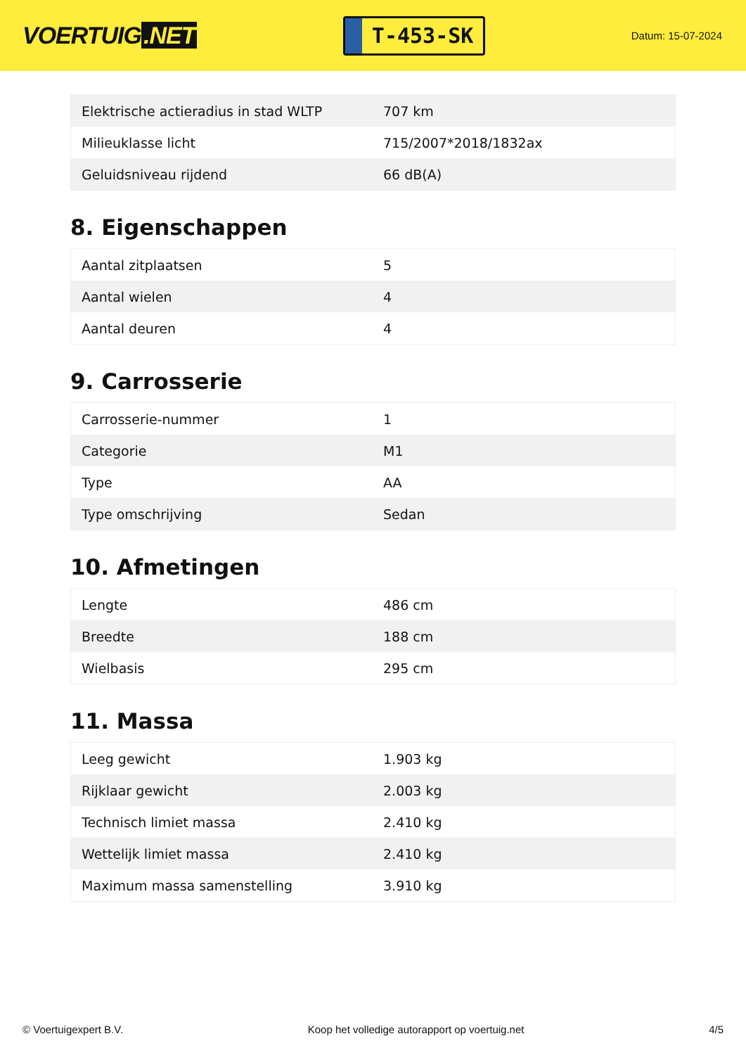VOERTUIG.NET
T-453-SK
Datum: 15-07-2024
| Elektrische actieradius in stad WLTP | 707 km |
| Milieuklasse licht | 715/2007*2018/1832ax |
| Geluidsniveau rijdend | 66 dB(A) |
8. Eigenschappen
| Aantal zitplaatsen | 5 |
| Aantal wielen | 4 |
| Aantal deuren | 4 |
9. Carrosserie
| Carrosserie-nummer | 1 |
| Categorie | M1 |
| Type | AA |
| Type omschrijving | Sedan |
10. Afmetingen
| Lengte | 486 cm |
| Breedte | 188 cm |
| Wielbasis | 295 cm |
11. Massa
| Leeg gewicht | 1.903 kg |
| Rijklaar gewicht | 2.003 kg |
| Technisch limiet massa | 2.410 kg |
| Wettelijk limiet massa | 2.410 kg |
| Maximum massa samenstelling | 3.910 kg |
© Voertuigexpert B.V. Koop het volledige autorapport op voertuig.net 4/5